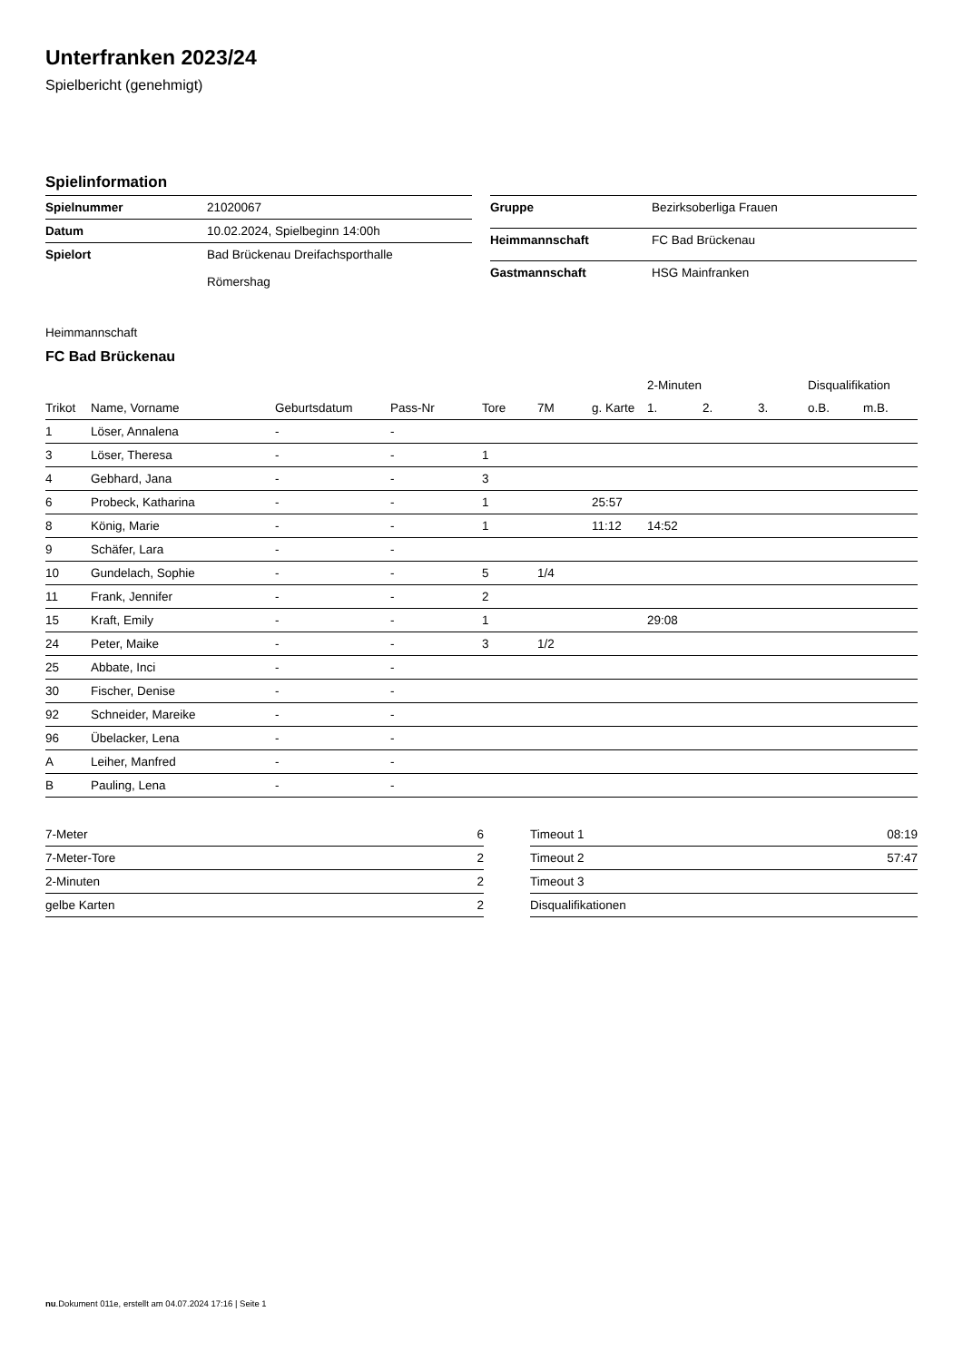Unterfranken 2023/24
Spielbericht (genehmigt)
Spielinformation
| Spielnummer | 21020067 |
| Datum | 10.02.2024, Spielbeginn 14:00h |
| Spielort | Bad Brückenau Dreifachsporthalle Römershag |
| Gruppe | Bezirksoberliga Frauen |
| Heimmannschaft | FC Bad Brückenau |
| Gastmannschaft | HSG Mainfranken |
Heimmannschaft
FC Bad Brückenau
| | | | | | | | 2-Minuten | | | Disqualifikation | |
| --- | --- | --- | --- | --- | --- | --- | --- | --- | --- | --- | --- |
| Trikot | Name, Vorname | Geburtsdatum | Pass-Nr | Tore | 7M | g. Karte | 1. | 2. | 3. | o.B. | m.B. |
| 1 | Löser, Annalena | - | - | | | | | | | | |
| 3 | Löser, Theresa | - | - | 1 | | | | | | | |
| 4 | Gebhard, Jana | - | - | 3 | | | | | | | |
| 6 | Probeck, Katharina | - | - | 1 | | 25:57 | | | | | |
| 8 | König, Marie | - | - | 1 | | 11:12 | 14:52 | | | | |
| 9 | Schäfer, Lara | - | - | | | | | | | | |
| 10 | Gundelach, Sophie | - | - | 5 | 1/4 | | | | | | |
| 11 | Frank, Jennifer | - | - | 2 | | | | | | | |
| 15 | Kraft, Emily | - | - | 1 | | | 29:08 | | | | |
| 24 | Peter, Maike | - | - | 3 | 1/2 | | | | | | |
| 25 | Abbate, Inci | - | - | | | | | | | | |
| 30 | Fischer, Denise | - | - | | | | | | | | |
| 92 | Schneider, Mareike | - | - | | | | | | | | |
| 96 | Übelacker, Lena | - | - | | | | | | | | |
| A | Leiher, Manfred | - | - | | | | | | | | |
| B | Pauling, Lena | - | - | | | | | | | | |
| 7-Meter | 6 |
| 7-Meter-Tore | 2 |
| 2-Minuten | 2 |
| gelbe Karten | 2 |
| Timeout 1 | 08:19 |
| Timeout 2 | 57:47 |
| Timeout 3 | |
| Disqualifikationen | |
nu.Dokument 011e, erstellt am 04.07.2024 17:16 | Seite 1